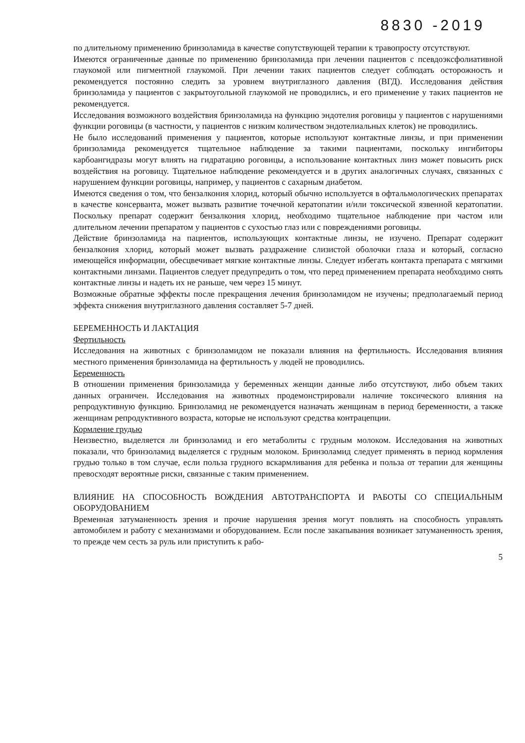8830 -2019
по длительному применению бринзоламида в качестве сопутствующей терапии к травопросту отсутствуют.
Имеются ограниченные данные по применению бринзоламида при лечении пациентов с псевдоэксфолиативной глаукомой или пигментной глаукомой. При лечении таких пациентов следует соблюдать осторожность и рекомендуется постоянно следить за уровнем внутриглазного давления (ВГД). Исследования действия бринзоламида у пациентов с закрытоугольной глаукомой не проводились, и его применение у таких пациентов не рекомендуется.
Исследования возможного воздействия бринзоламида на функцию эндотелия роговицы у пациентов с нарушениями функции роговицы (в частности, у пациентов с низким количеством эндотелиальных клеток) не проводились.
Не было исследований применения у пациентов, которые используют контактные линзы, и при применении бринзоламида рекомендуется тщательное наблюдение за такими пациентами, поскольку ингибиторы карбоангидразы могут влиять на гидратацию роговицы, а использование контактных линз может повысить риск воздействия на роговицу. Тщательное наблюдение рекомендуется и в других аналогичных случаях, связанных с нарушением функции роговицы, например, у пациентов с сахарным диабетом.
Имеются сведения о том, что бензалкония хлорид, который обычно используется в офтальмологических препаратах в качестве консерванта, может вызвать развитие точечной кератопатии и/или токсической язвенной кератопатии. Поскольку препарат содержит бензалкония хлорид, необходимо тщательное наблюдение при частом или длительном лечении препаратом у пациентов с сухостью глаз или с повреждениями роговицы.
Действие бринзоламида на пациентов, использующих контактные линзы, не изучено. Препарат содержит бензалкония хлорид, который может вызвать раздражение слизистой оболочки глаза и который, согласно имеющейся информации, обесцвечивает мягкие контактные линзы. Следует избегать контакта препарата с мягкими контактными линзами. Пациентов следует предупредить о том, что перед применением препарата необходимо снять контактные линзы и надеть их не раньше, чем через 15 минут.
Возможные обратные эффекты после прекращения лечения бринзоламидом не изучены; предполагаемый период эффекта снижения внутриглазного давления составляет 5-7 дней.
БЕРЕМЕННОСТЬ И ЛАКТАЦИЯ
Фертильность
Исследования на животных с бринзоламидом не показали влияния на фертильность. Исследования влияния местного применения бринзоламида на фертильность у людей не проводились.
Беременность
В отношении применения бринзоламида у беременных женщин данные либо отсутствуют, либо объем таких данных ограничен. Исследования на животных продемонстрировали наличие токсического влияния на репродуктивную функцию. Бринзоламид не рекомендуется назначать женщинам в период беременности, а также женщинам репродуктивного возраста, которые не используют средства контрацепции.
Кормление грудью
Неизвестно, выделяется ли бринзоламид и его метаболиты с грудным молоком. Исследования на животных показали, что бринзоламид выделяется с грудным молоком. Бринзоламид следует применять в период кормления грудью только в том случае, если польза грудного вскармливания для ребенка и польза от терапии для женщины превосходят вероятные риски, связанные с таким применением.
ВЛИЯНИЕ НА СПОСОБНОСТЬ ВОЖДЕНИЯ АВТОТРАНСПОРТА И РАБОТЫ СО СПЕЦИАЛЬНЫМ ОБОРУДОВАНИЕМ
Временная затуманенность зрения и прочие нарушения зрения могут повлиять на способность управлять автомобилем и работу с механизмами и оборудованием. Если после закапывания возникает затуманенность зрения, то прежде чем сесть за руль или приступить к рабо-
5